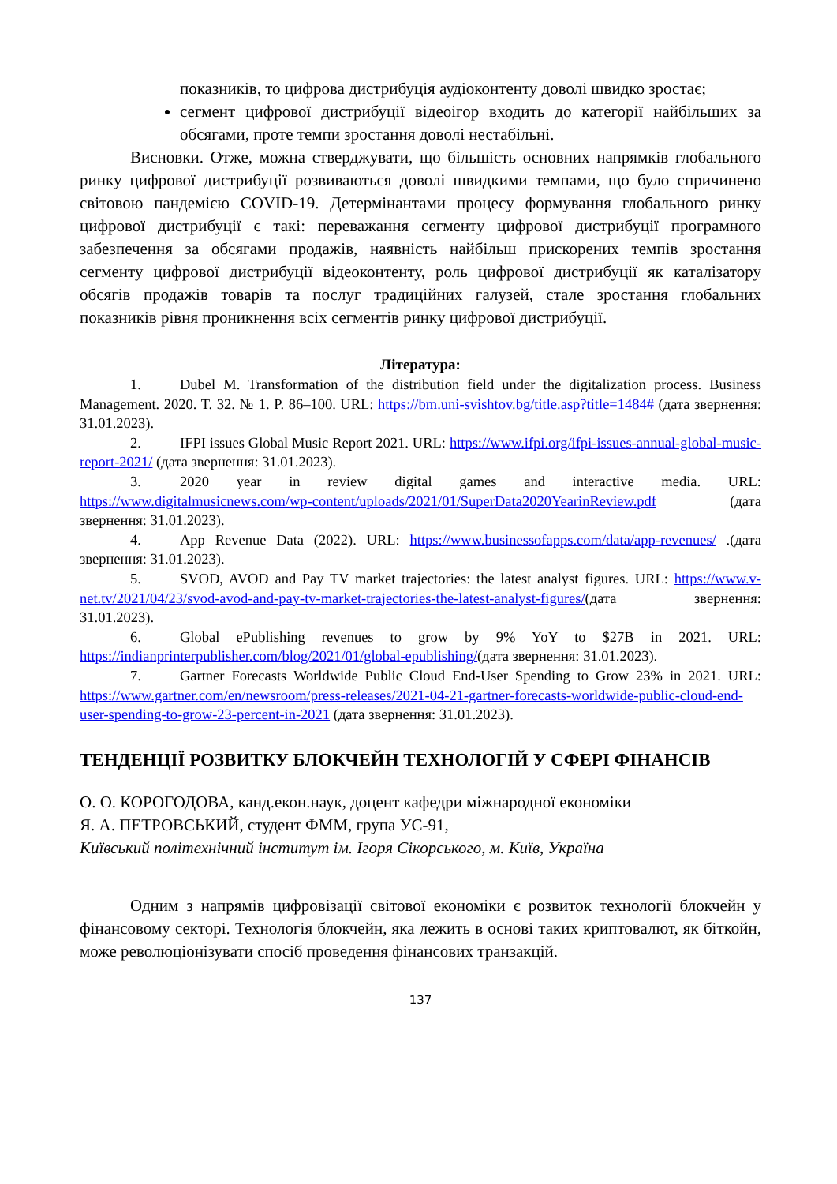показників, то цифрова дистрибуція аудіоконтенту доволі швидко зростає;
сегмент цифрової дистрибуції відеоігор входить до категорії найбільших за обсягами, проте темпи зростання доволі нестабільні.
Висновки. Отже, можна стверджувати, що більшість основних напрямків глобального ринку цифрової дистрибуції розвиваються доволі швидкими темпами, що було спричинено світовою пандемією COVID-19. Детермінантами процесу формування глобального ринку цифрової дистрибуції є такі: переважання сегменту цифрової дистрибуції програмного забезпечення за обсягами продажів, наявність найбільш прискорених темпів зростання сегменту цифрової дистрибуції відеоконтенту, роль цифрової дистрибуції як каталізатору обсягів продажів товарів та послуг традиційних галузей, стале зростання глобальних показників рівня проникнення всіх сегментів ринку цифрової дистрибуції.
Література:
1. Dubel M. Transformation of the distribution field under the digitalization process. Business Management. 2020. T. 32. № 1. P. 86–100. URL: https://bm.uni-svishtov.bg/title.asp?title=1484# (дата звернення: 31.01.2023).
2. IFPI issues Global Music Report 2021. URL: https://www.ifpi.org/ifpi-issues-annual-global-music-report-2021/ (дата звернення: 31.01.2023).
3. 2020 year in review digital games and interactive media. URL: https://www.digitalmusicnews.com/wp-content/uploads/2021/01/SuperData2020YearinReview.pdf (дата звернення: 31.01.2023).
4. App Revenue Data (2022). URL: https://www.businessofapps.com/data/app-revenues/ .(дата звернення: 31.01.2023).
5. SVOD, AVOD and Pay TV market trajectories: the latest analyst figures. URL: https://www.v-net.tv/2021/04/23/svod-avod-and-pay-tv-market-trajectories-the-latest-analyst-figures/(дата звернення: 31.01.2023).
6. Global ePublishing revenues to grow by 9% YoY to $27B in 2021. URL: https://indianprinterpublisher.com/blog/2021/01/global-epublishing/(дата звернення: 31.01.2023).
7. Gartner Forecasts Worldwide Public Cloud End-User Spending to Grow 23% in 2021. URL: https://www.gartner.com/en/newsroom/press-releases/2021-04-21-gartner-forecasts-worldwide-public-cloud-end-user-spending-to-grow-23-percent-in-2021 (дата звернення: 31.01.2023).
ТЕНДЕНЦІЇ РОЗВИТКУ БЛОКЧЕЙН ТЕХНОЛОГІЙ У СФЕРІ ФІНАНСІВ
О. О. КОРОГОДОВА, канд.екон.наук, доцент кафедри міжнародної економіки
Я. А. ПЕТРОВСЬКИЙ, студент ФММ, група УС-91,
Київський політехнічний інститут ім. Ігоря Сікорського, м. Київ, Україна
Одним з напрямів цифровізації світової економіки є розвиток технології блокчейн у фінансовому секторі. Технологія блокчейн, яка лежить в основі таких криптовалют, як біткойн, може революціонізувати спосіб проведення фінансових транзакцій.
137